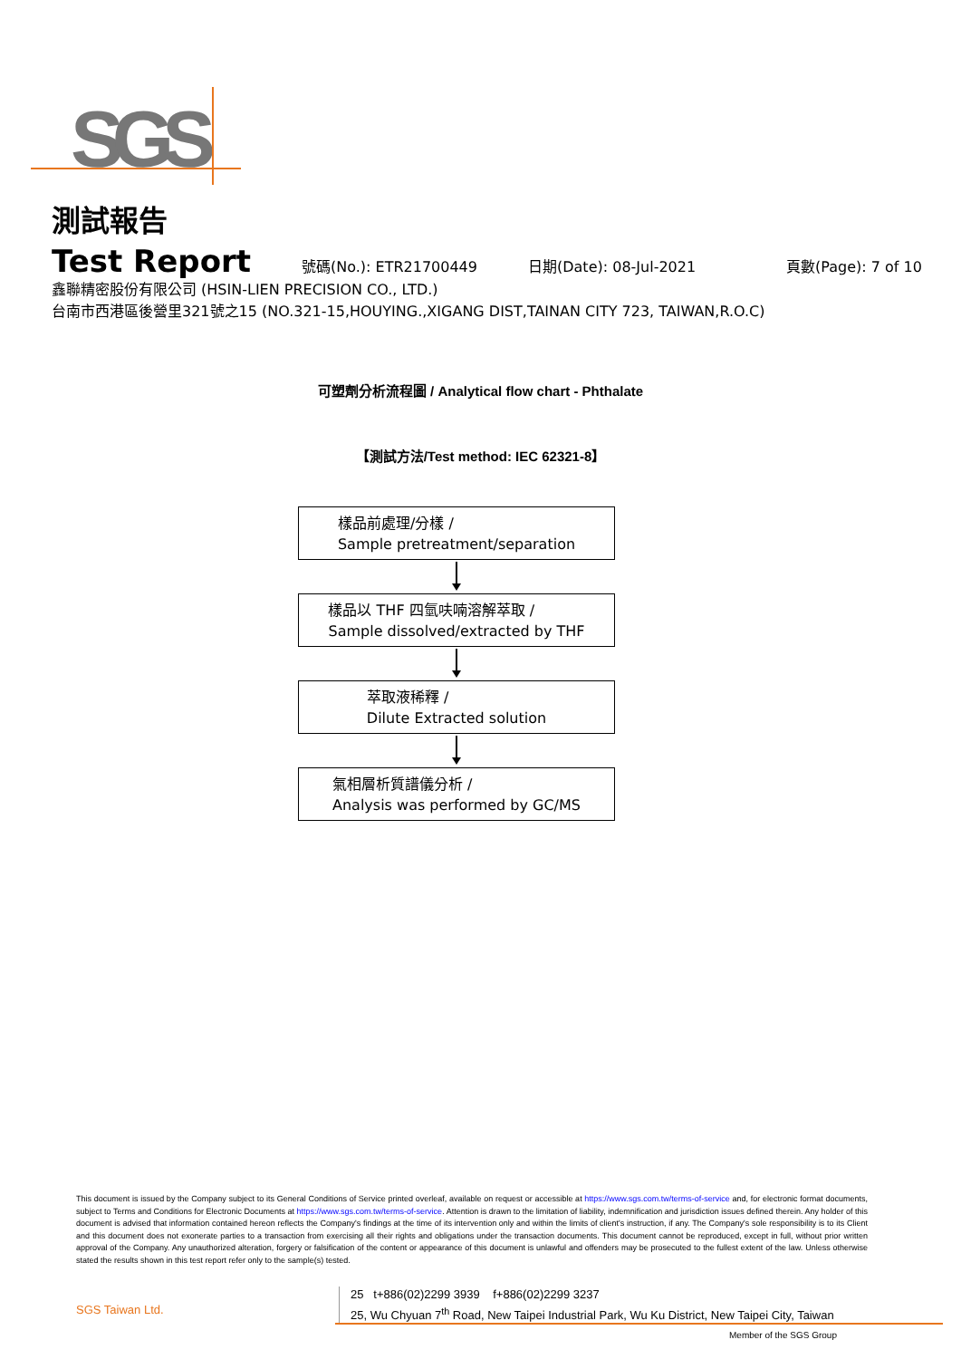SGS
測試報告
Test Report
號碼(No.): ETR21700449 日期(Date): 08-Jul-2021 頁數(Page): 7 of 10
鑫聯精密股份有限公司 (HSIN-LIEN PRECISION CO., LTD.)
台南市西港區後營里321號之15 (NO.321-15,HOUYING.,XIGANG DIST,TAINAN CITY 723, TAIWAN,R.O.C)
可塑劑分析流程圖 / Analytical flow chart - Phthalate
【測試方法/Test method: IEC 62321-8】
樣品前處理/分樣 /
Sample pretreatment/separation
樣品以 THF 四氫呋喃溶解萃取 /
Sample dissolved/extracted by THF
萃取液稀釋 /
Dilute Extracted solution
氣相層析質譜儀分析 /
Analysis was performed by GC/MS
This document is issued by the Company subject to its General Conditions of Service printed overleaf, available on request or accessible at https://www.sgs.com.tw/terms-of-service and, for electronic format documents, subject to Terms and Conditions for Electronic Documents at https://www.sgs.com.tw/terms-of-service. Attention is drawn to the limitation of liability, indemnification and jurisdiction issues defined therein. Any holder of this document is advised that information contained hereon reflects the Company's findings at the time of its intervention only and within the limits of client's instruction, if any. The Company's sole responsibility is to its Client and this document does not exonerate parties to a transaction from exercising all their rights and obligations under the transaction documents. This document cannot be reproduced, except in full, without prior written approval of the Company. Any unauthorized alteration, forgery or falsification of the content or appearance of this document is unlawful and offenders may be prosecuted to the fullest extent of the law. Unless otherwise stated the results shown in this test report refer only to the sample(s) tested.
SGS Taiwan Ltd.
25 t+886(02)2299 3939 f+886(02)2299 3237
25, Wu Chyuan 7<sup>th</sup> Road, New Taipei Industrial Park, Wu Ku District, New Taipei City, Taiwan
Member of the SGS Group